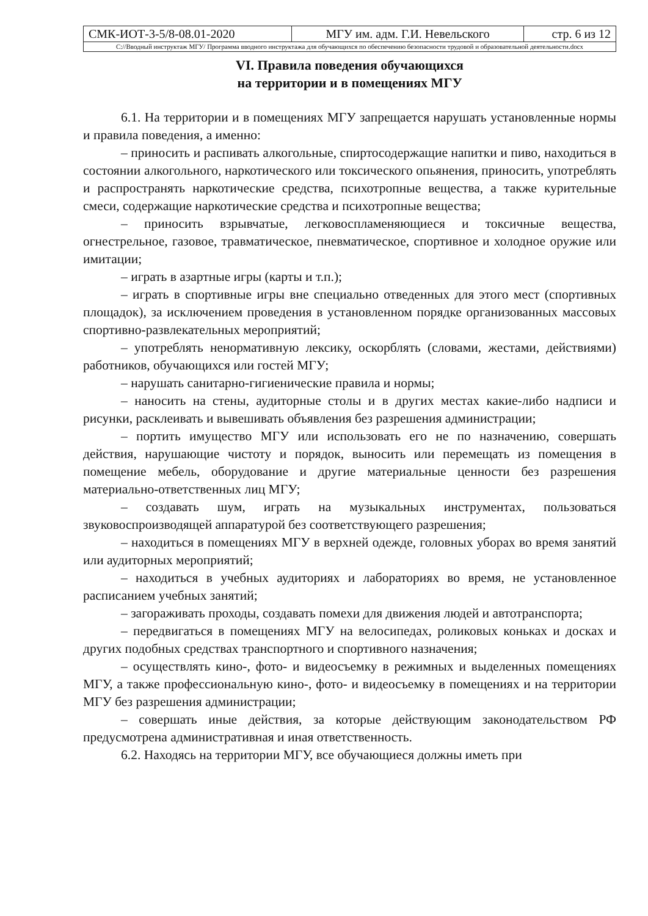| СМК-ИОТ-3-5/8-08.01-2020 | МГУ им. адм. Г.И. Невельского | стр. 6 из 12 |
| С://Вводный инструктаж МГУ/ Программа вводного инструктажа для обучающихся по обеспечению безопасности трудовой и образовательной деятельности.docx | | |
VI. Правила поведения обучающихся
на территории и в помещениях МГУ
6.1. На территории и в помещениях МГУ запрещается нарушать установленные нормы и правила поведения, а именно:
– приносить и распивать алкогольные, спиртосодержащие напитки и пиво, находиться в состоянии алкогольного, наркотического или токсического опьянения, приносить, употреблять и распространять наркотические средства, психотропные вещества, а также курительные смеси, содержащие наркотические средства и психотропные вещества;
– приносить взрывчатые, легковоспламеняющиеся и токсичные вещества, огнестрельное, газовое, травматическое, пневматическое, спортивное и холодное оружие или имитации;
– играть в азартные игры (карты и т.п.);
– играть в спортивные игры вне специально отведенных для этого мест (спортивных площадок), за исключением проведения в установленном порядке организованных массовых спортивно-развлекательных мероприятий;
– употреблять ненормативную лексику, оскорблять (словами, жестами, действиями) работников, обучающихся или гостей МГУ;
– нарушать санитарно-гигиенические правила и нормы;
– наносить на стены, аудиторные столы и в других местах какие-либо надписи и рисунки, расклеивать и вывешивать объявления без разрешения администрации;
– портить имущество МГУ или использовать его не по назначению, совершать действия, нарушающие чистоту и порядок, выносить или перемещать из помещения в помещение мебель, оборудование и другие материальные ценности без разрешения материально-ответственных лиц МГУ;
– создавать шум, играть на музыкальных инструментах, пользоваться звуковоспроизводящей аппаратурой без соответствующего разрешения;
– находиться в помещениях МГУ в верхней одежде, головных уборах во время занятий или аудиторных мероприятий;
– находиться в учебных аудиториях и лабораториях во время, не установленное расписанием учебных занятий;
– загораживать проходы, создавать помехи для движения людей и автотранспорта;
– передвигаться в помещениях МГУ на велосипедах, роликовых коньках и досках и других подобных средствах транспортного и спортивного назначения;
– осуществлять кино-, фото- и видеосъемку в режимных и выделенных помещениях МГУ, а также профессиональную кино-, фото- и видеосъемку в помещениях и на территории МГУ без разрешения администрации;
– совершать иные действия, за которые действующим законодательством РФ предусмотрена административная и иная ответственность.
6.2. Находясь на территории МГУ, все обучающиеся должны иметь при